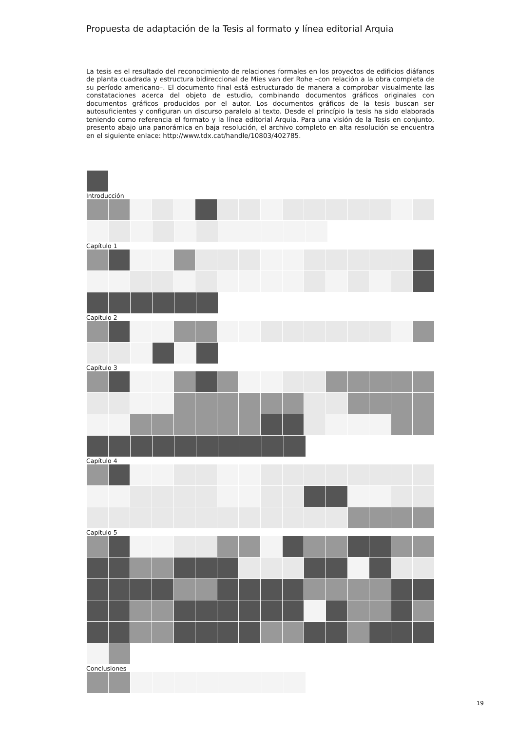Propuesta de adaptación de la Tesis al formato y línea editorial Arquia
La tesis es el resultado del reconocimiento de relaciones formales en los proyectos de edificios diáfanos de planta cuadrada y estructura bidireccional de Mies van der Rohe –con relación a la obra completa de su período americano–. El documento final está estructurado de manera a comprobar visualmente las constataciones acerca del objeto de estudio, combinando documentos gráficos originales con documentos gráficos producidos por el autor. Los documentos gráficos de la tesis buscan ser autosuficientes y configuran un discurso paralelo al texto. Desde el princípio la tesis ha sido elaborada teniendo como referencia el formato y la línea editorial Arquia. Para una visión de la Tesis en conjunto, presento abajo una panorámica en baja resolución, el archivo completo en alta resolución se encuentra en el siguiente enlace: http://www.tdx.cat/handle/10803/402785.
Introducción
Capítulo 1
Capítulo 2
Capítulo 3
Capítulo 4
Capítulo 5
Conclusiones
19